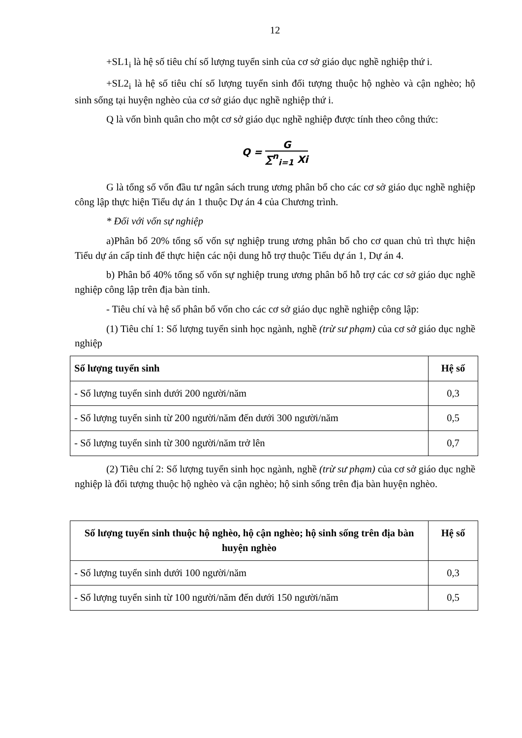12
+SL1<sub>i</sub> là hệ số tiêu chí số lượng tuyển sinh của cơ sở giáo dục nghề nghiệp thứ i.
+SL2<sub>i</sub> là hệ số tiêu chí số lượng tuyển sinh đối tượng thuộc hộ nghèo và cận nghèo; hộ sinh sống tại huyện nghèo của cơ sở giáo dục nghề nghiệp thứ i.
Q là vốn bình quân cho một cơ sở giáo dục nghề nghiệp được tính theo công thức:
Q = G ∑<sup>n</sup><sub>i=1</sub> Xi
G là tổng số vốn đầu tư ngân sách trung ương phân bổ cho các cơ sở giáo dục nghề nghiệp công lập thực hiện Tiểu dự án 1 thuộc Dự án 4 của Chương trình.
* Đối với vốn sự nghiệp
a)Phân bổ 20% tổng số vốn sự nghiệp trung ương phân bổ cho cơ quan chủ trì thực hiện Tiểu dự án cấp tỉnh để thực hiện các nội dung hỗ trợ thuộc Tiểu dự án 1, Dự án 4.
b) Phân bổ 40% tổng số vốn sự nghiệp trung ương phân bổ hỗ trợ các cơ sở giáo dục nghề nghiệp công lập trên địa bàn tỉnh.
- Tiêu chí và hệ số phân bổ vốn cho các cơ sở giáo dục nghề nghiệp công lập:
(1) Tiêu chí 1: Số lượng tuyển sinh học ngành, nghề (trừ sư phạm) của cơ sở giáo dục nghề nghiệp
| Số lượng tuyển sinh | Hệ số |
| --- | --- |
| - Số lượng tuyển sinh dưới 200 người/năm | 0,3 |
| - Số lượng tuyển sinh từ 200 người/năm đến dưới 300 người/năm | 0,5 |
| - Số lượng tuyển sinh từ 300 người/năm trở lên | 0,7 |
(2) Tiêu chí 2: Số lượng tuyển sinh học ngành, nghề (trừ sư phạm) của cơ sở giáo dục nghề nghiệp là đối tượng thuộc hộ nghèo và cận nghèo; hộ sinh sống trên địa bàn huyện nghèo.
| Số lượng tuyển sinh thuộc hộ nghèo, hộ cận nghèo; hộ sinh sống trên địa bàn huyện nghèo | Hệ số |
| --- | --- |
| - Số lượng tuyển sinh dưới 100 người/năm | 0,3 |
| - Số lượng tuyển sinh từ 100 người/năm đến dưới 150 người/năm | 0,5 |